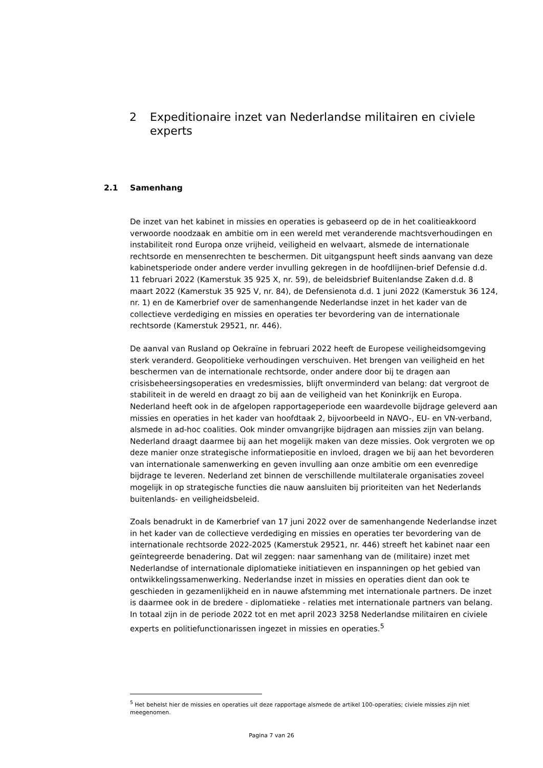2 Expeditionaire inzet van Nederlandse militairen en civiele experts
2.1 Samenhang
De inzet van het kabinet in missies en operaties is gebaseerd op de in het coalitieakkoord verwoorde noodzaak en ambitie om in een wereld met veranderende machtsverhoudingen en instabiliteit rond Europa onze vrijheid, veiligheid en welvaart, alsmede de internationale rechtsorde en mensenrechten te beschermen. Dit uitgangspunt heeft sinds aanvang van deze kabinetsperiode onder andere verder invulling gekregen in de hoofdlijnen-brief Defensie d.d. 11 februari 2022 (Kamerstuk 35 925 X, nr. 59), de beleidsbrief Buitenlandse Zaken d.d. 8 maart 2022 (Kamerstuk 35 925 V, nr. 84), de Defensienota d.d. 1 juni 2022 (Kamerstuk 36 124, nr. 1) en de Kamerbrief over de samenhangende Nederlandse inzet in het kader van de collectieve verdediging en missies en operaties ter bevordering van de internationale rechtsorde (Kamerstuk 29521, nr. 446).
De aanval van Rusland op Oekraïne in februari 2022 heeft de Europese veiligheidsomgeving sterk veranderd. Geopolitieke verhoudingen verschuiven. Het brengen van veiligheid en het beschermen van de internationale rechtsorde, onder andere door bij te dragen aan crisisbeheersingsoperaties en vredesmissies, blijft onverminderd van belang: dat vergroot de stabiliteit in de wereld en draagt zo bij aan de veiligheid van het Koninkrijk en Europa. Nederland heeft ook in de afgelopen rapportageperiode een waardevolle bijdrage geleverd aan missies en operaties in het kader van hoofdtaak 2, bijvoorbeeld in NAVO-, EU- en VN-verband, alsmede in ad-hoc coalities. Ook minder omvangrijke bijdragen aan missies zijn van belang. Nederland draagt daarmee bij aan het mogelijk maken van deze missies. Ook vergroten we op deze manier onze strategische informatiepositie en invloed, dragen we bij aan het bevorderen van internationale samenwerking en geven invulling aan onze ambitie om een evenredige bijdrage te leveren. Nederland zet binnen de verschillende multilaterale organisaties zoveel mogelijk in op strategische functies die nauw aansluiten bij prioriteiten van het Nederlands buitenlands- en veiligheidsbeleid.
Zoals benadrukt in de Kamerbrief van 17 juni 2022 over de samenhangende Nederlandse inzet in het kader van de collectieve verdediging en missies en operaties ter bevordering van de internationale rechtsorde 2022-2025 (Kamerstuk 29521, nr. 446) streeft het kabinet naar een geïntegreerde benadering. Dat wil zeggen: naar samenhang van de (militaire) inzet met Nederlandse of internationale diplomatieke initiatieven en inspanningen op het gebied van ontwikkelingssamenwerking. Nederlandse inzet in missies en operaties dient dan ook te geschieden in gezamenlijkheid en in nauwe afstemming met internationale partners. De inzet is daarmee ook in de bredere - diplomatieke - relaties met internationale partners van belang. In totaal zijn in de periode 2022 tot en met april 2023 3258 Nederlandse militairen en civiele experts en politiefunctionarissen ingezet in missies en operaties.<sup>5</sup>
<sup>5</sup> Het behelst hier de missies en operaties uit deze rapportage alsmede de artikel 100-operaties; civiele missies zijn niet meegenomen.
Pagina 7 van 26